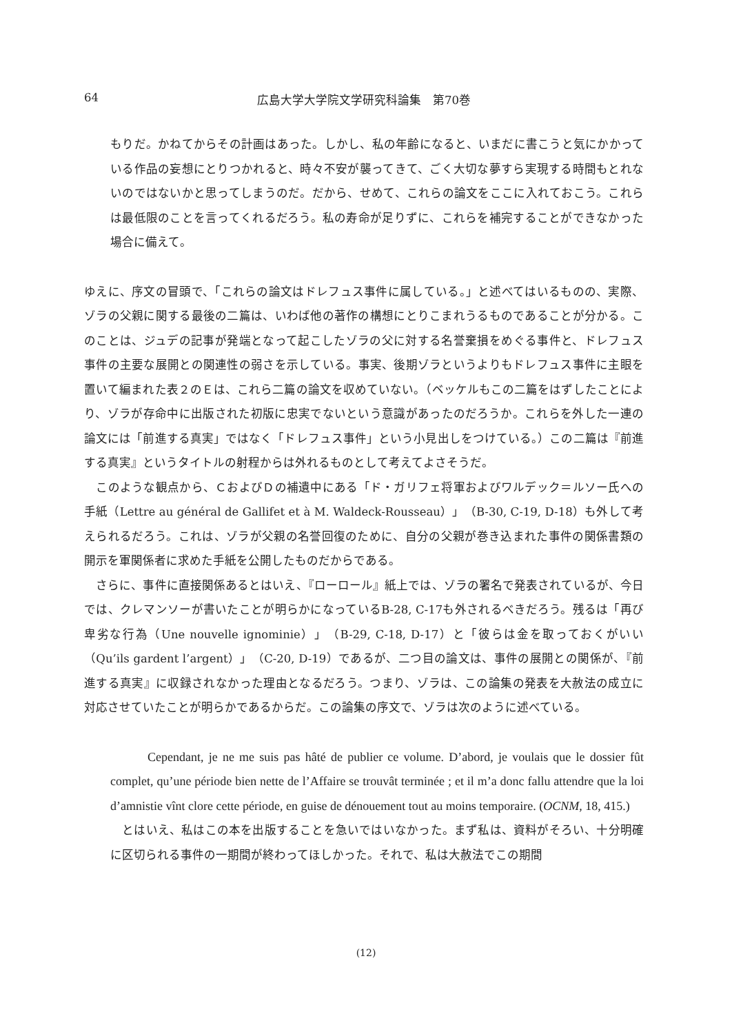64 広島大学大学院文学研究科論集　第70巻
もりだ。かねてからその計画はあった。しかし、私の年齢になると、いまだに書こうと気にかかっている作品の妄想にとりつかれると、時々不安が襲ってきて、ごく大切な夢すら実現する時間もとれないのではないかと思ってしまうのだ。だから、せめて、これらの論文をここに入れておこう。これらは最低限のことを言ってくれるだろう。私の寿命が足りずに、これらを補完することができなかった場合に備えて。
ゆえに、序文の冒頭で、「これらの論文はドレフュス事件に属している。」と述べてはいるものの、実際、ゾラの父親に関する最後の二篇は、いわば他の著作の構想にとりこまれうるものであることが分かる。このことは、ジュデの記事が発端となって起こしたゾラの父に対する名誉棄損をめぐる事件と、ドレフュス事件の主要な展開との関連性の弱さを示している。事実、後期ゾラというよりもドレフュス事件に主眼を置いて編まれた表２のＥは、これら二篇の論文を収めていない。（ベッケルもこの二篇をはずしたことにより、ゾラが存命中に出版された初版に忠実でないという意識があったのだろうか。これらを外した一連の論文には「前進する真実」ではなく「ドレフュス事件」という小見出しをつけている。）この二篇は『前進する真実』というタイトルの射程からは外れるものとして考えてよさそうだ。
　このような観点から、ＣおよびＤの補遺中にある「ド・ガリフェ将軍およびワルデック＝ルソー氏への手紙（Lettre au général de Gallifet et à M. Waldeck-Rousseau）」（B-30, C-19, D-18）も外して考えられるだろう。これは、ゾラが父親の名誉回復のために、自分の父親が巻き込まれた事件の関係書類の開示を軍関係者に求めた手紙を公開したものだからである。
　さらに、事件に直接関係あるとはいえ、『ローロール』紙上では、ゾラの署名で発表されているが、今日では、クレマンソーが書いたことが明らかになっているB-28, C-17も外されるべきだろう。残るは「再び卑劣な行為（Une nouvelle ignominie）」（B-29, C-18, D-17）と「彼らは金を取っておくがいい（Qu’ils gardent l’argent）」（C-20, D-19）であるが、二つ目の論文は、事件の展開との関係が、『前進する真実』に収録されなかった理由となるだろう。つまり、ゾラは、この論集の発表を大赦法の成立に対応させていたことが明らかであるからだ。この論集の序文で、ゾラは次のように述べている。
   Cependant, je ne me suis pas hâté de publier ce volume. D’abord, je voulais que le dossier fût complet, qu’une période bien nette de l’Affaire se trouvât terminée ; et il m’a donc fallu attendre que la loi d’amnistie vînt clore cette période, en guise de dénouement tout au moins temporaire. (OCNM, 18, 415.)
　とはいえ、私はこの本を出版することを急いではいなかった。まず私は、資料がそろい、十分明確に区切られる事件の一期間が終わってほしかった。それで、私は大赦法でこの期間
(12)